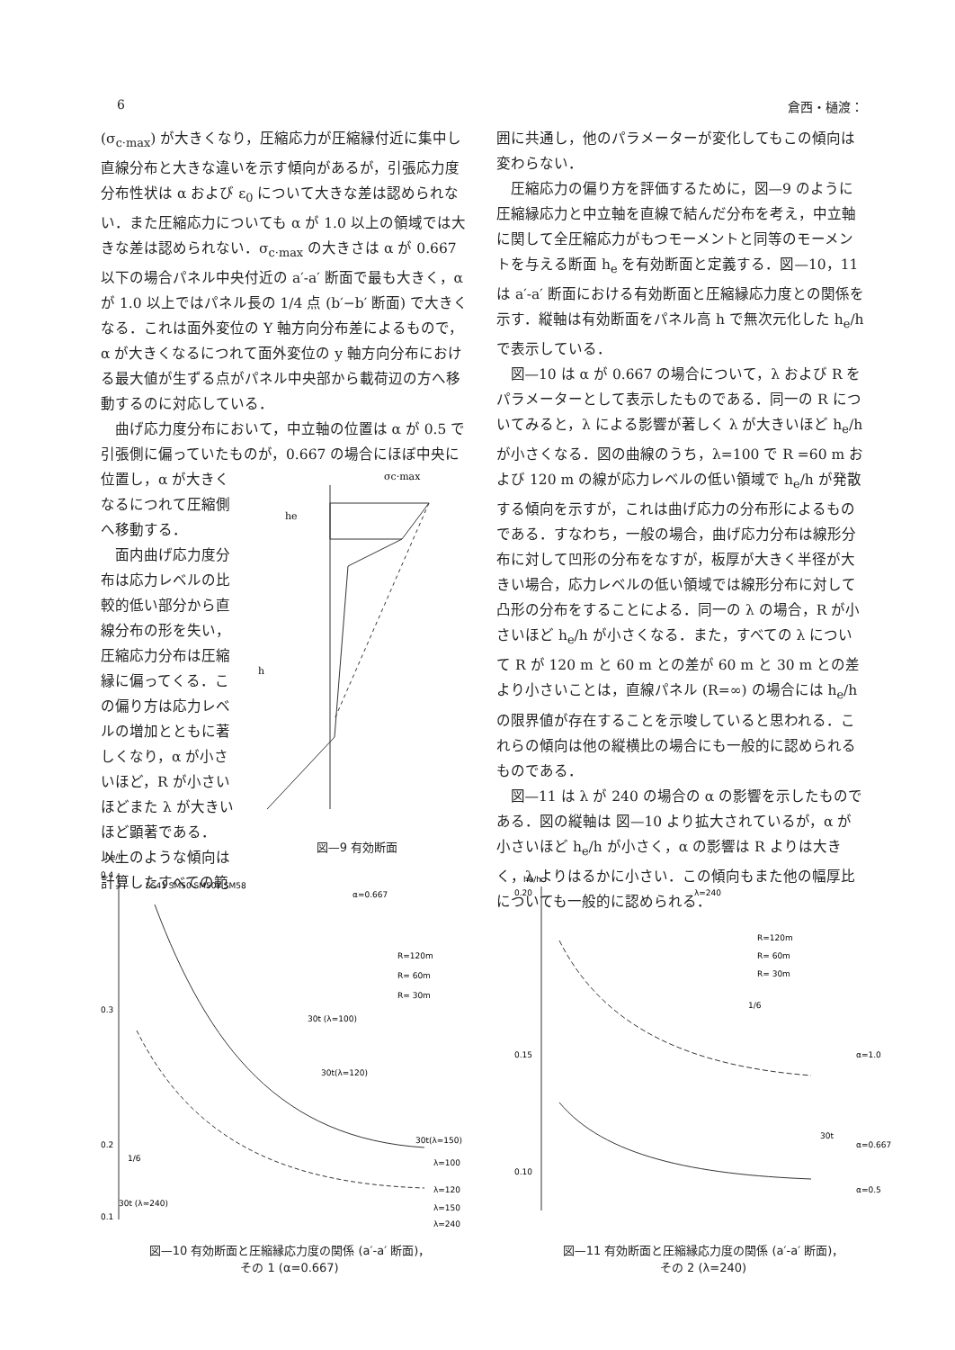6 倉西・樋渡：
(σ<sub>c·max</sub>) が大きくなり，圧縮応力が圧縮縁付近に集中し直線分布と大きな違いを示す傾向があるが，引張応力度分布性状は α および ε<sub>0</sub> について大きな差は認められない．また圧縮応力についても α が 1.0 以上の領域では大きな差は認められない．σ<sub>c·max</sub> の大きさは α が 0.667 以下の場合パネル中央付近の a′-a′ 断面で最も大きく，α が 1.0 以上ではパネル長の 1/4 点 (b′−b′ 断面) で大きくなる．これは面外変位の Y 軸方向分布差によるもので，α が大きくなるにつれて面外変位の y 軸方向分布における最大値が生ずる点がパネル中央部から載荷辺の方へ移動するのに対応している．
曲げ応力度分布において，中立軸の位置は α が 0.5 で引張側に偏っていたものが，0.667 の場合にほぼ中央に
位置し，α が大きくなるにつれて圧縮側へ移動する．
面内曲げ応力度分布は応力レベルの比較的低い部分から直線分布の形を失い，圧縮応力分布は圧縮縁に偏ってくる．この偏り方は応力レベルの増加とともに著しくなり，α が小さいほど，R が小さいほどまた λ が大きいほど顕著である．
以上のような傾向は計算したすべての範
σc·max
he
h
図—9 有効断面
囲に共通し，他のパラメーターが変化してもこの傾向は変わらない．
圧縮応力の偏り方を評価するために，図—9 のように圧縮縁応力と中立軸を直線で結んだ分布を考え，中立軸に関して全圧縮応力がもつモーメントと同等のモーメントを与える断面 h<sub>e</sub> を有効断面と定義する．図—10，11 は a′-a′ 断面における有効断面と圧縮縁応力度との関係を示す．縦軸は有効断面をパネル高 h で無次元化した h<sub>e</sub>/h で表示している．
図—10 は α が 0.667 の場合について，λ および R をパラメーターとして表示したものである．同一の R についてみると，λ による影響が著しく λ が大きいほど h<sub>e</sub>/h が小さくなる．図の曲線のうち，λ=100 で R =60 m および 120 m の線が応力レベルの低い領域で h<sub>e</sub>/h が発散する傾向を示すが，これは曲げ応力の分布形によるものである．すなわち，一般の場合，曲げ応力分布は線形分布に対して凹形の分布をなすが，板厚が大きく半径が大きい場合，応力レベルの低い領域では線形分布に対して凸形の分布をすることによる．同一の λ の場合，R が小さいほど h<sub>e</sub>/h が小さくなる．また，すべての λ について R が 120 m と 60 m との差が 60 m と 30 m との差より小さいことは，直線パネル (R=∞) の場合には h<sub>e</sub>/h の限界値が存在することを示唆していると思われる．これらの傾向は他の縦横比の場合にも一般的に認められるものである．
図—11 は λ が 240 の場合の α の影響を示したものである．図の縦軸は 図—10 より拡大されているが，α が小さいほど h<sub>e</sub>/h が小さく，α の影響は R よりは大きく，λ よりはるかに小さい．この傾向もまた他の幅厚比についても一般的に認められる．
he/h
0.4
0.3
0.2
0.1
SS41 SM50 SM50Y SM58
α=0.667
R=120m
R= 60m
R= 30m
30t (λ=100)
30t(λ=120)
30t(λ=150)
λ=100
λ=120
λ=150
λ=240
1/6
30t (λ=240)
図—10 有効断面と圧縮縁応力度の関係 (a′-a′ 断面)，
その 1 (α=0.667)
2000 4000 6000 8000 σc.max (kgf/cm²) 200 400 600 800 (MPa)
he/h
0.20
0.15
0.10
λ=240
R=120m
R= 60m
R= 30m
1/6
30t
α=1.0
α=0.667
α=0.5
図—11 有効断面と圧縮縁応力度の関係 (a′-a′ 断面)，
その 2 (λ=240)